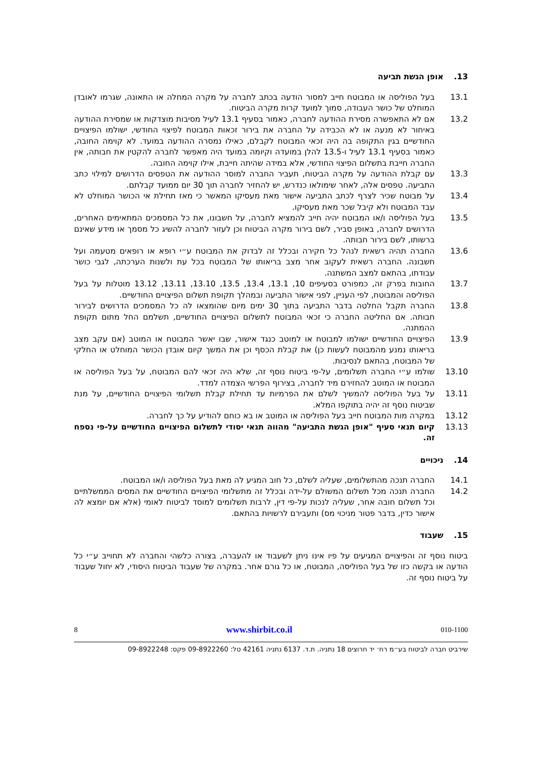13. אופן הגשת תביעה
13.1 בעל הפוליסה או המבוטח חייב למסור הודעה בכתב לחברה על מקרה המחלה או התאונה, שגרמו לאובדן המוחלט של כושר העבודה, סמוך למועד קרות מקרה הביטוח.
13.2 אם לא התאפשרה מסירת ההודעה לחברה, כאמור בסעיף 13.1 לעיל מסיבות מוצדקות או שמסירת ההודעה באיחור לא מנעה או לא הכבידה על החברה את בירור זכאות המבוטח לפיצוי החודשי, ישולמו הפיצויים החודשיים בגין התקופה בה היה זכאי המבוטח לקבלם, כאילו נמסרה ההודעה במועד. לא קוימה החובה, כאמור בסעיף 13.1 לעיל ו-13.5 להלן במועדה וקיומה במועד היה מאפשר לחברה להקטין את חבותה, אין החברה חייבת בתשלום הפיצוי החודשי, אלא במידה שהיתה חייבת, אילו קוימה החובה.
13.3 עם קבלת ההודעה על מקרה הביטוח, תעביר החברה למוסר ההודעה את הטפסים הדרושים למילוי כתב התביעה. טפסים אלה, לאחר שימולאו כנדרש, יש להחזיר לחברה תוך 30 יום ממועד קבלתם.
13.4 על מבוטח שכיר לצרף לכתב התביעה אישור מאת מעסיקו המאשר כי מאז תחילת אי הכושר המוחלט לא עבד המבוטח ולא קיבל שכר מאת מעסיקו.
13.5 בעל הפוליסה ו/או המבוטח יהיה חייב להמציא לחברה, על חשבונו, את כל המסמכים המתאימים האחרים, הדרושים לחברה, באופן סביר, לשם בירור מקרה הביטוח וכן לעזור לחברה להשיג כל מסמך או מידע שאינם ברשותו, לשם בירור חבותה.
13.6 החברה תהיה רשאית לנהל כל חקירה ובכלל זה לבדוק את המבוטח ע״י רופא או רופאים מטעמה ועל חשבונה. החברה רשאית לעקוב אחר מצב בריאותו של המבוטח בכל עת ולשנות הערכתה, לגבי כושר עבודתו, בהתאם למצב המשתנה.
13.7 החובות בפרק זה, כמפורט בסעיפים 10, 13.1, 13.4, 13.5, 13.10, 13.11, 13.12 מוטלות על בעל הפוליסה והמבוטח, לפי העניין, לפני אישור התביעה ובמהלך תקופת תשלום הפיצויים החודשיים.
13.8 החברה תקבל החלטה בדבר התביעה בתוך 30 ימים מיום שהומצאו לה כל המסמכים הדרושים לבירור חבותה. אם החליטה החברה כי זכאי המבוטח לתשלום הפיצויים החודשיים, תשלמם החל מתום תקופת ההמתנה.
13.9 הפיצויים החודשיים ישולמו למבוטח או למוטב כנגד אישור, שבו יאשר המבוטח או המוטב (אם עקב מצב בריאותו נמנע מהמבוטח לעשות כן) את קבלת הכסף וכן את המשך קיום אובדן הכושר המוחלט או החלקי של המבוטח, בהתאם לנסיבות.
13.10 שולמו ע״י החברה תשלומים, על-פי ביטוח נוסף זה, שלא היה זכאי להם המבוטח, על בעל הפוליסה או המבוטח או המוטב להחזירם מיד לחברה, בצירוף הפרשי הצמדה למדד.
13.11 על בעל הפוליסה להמשיך לשלם את הפרמיות עד תחילת קבלת תשלומי הפיצויים החודשיים, על מנת שביטוח נוסף זה יהיה בתוקפו המלא.
13.12 במקרה מות המבוטח חייב בעל הפוליסה או המוטב או בא כוחם להודיע על כך לחברה.
13.13 קיום תנאי סעיף "אופן הגשת התביעה" מהווה תנאי יסודי לתשלום הפיצויים החודשיים על-פי נספח זה.
14. ניכויים
14.1 החברה תנכה מהתשלומים, שעליה לשלם, כל חוב המגיע לה מאת בעל הפוליסה ו/או המבוטח.
14.2 החברה תנכה מכל תשלום המשולם על-ידה ובכלל זה מתשלומי הפיצויים החודשיים את המסים הממשלתיים וכל תשלום חובה אחר, שעליה לנכות על-פי דין, לרבות תשלומים למוסד לביטוח לאומי (אלא אם יומצא לה אישור כדין, בדבר פטור מניכוי מס) ותעבירם לרשויות בהתאם.
15. שעבוד
ביטוח נוסף זה והפיצויים המגיעים על פיו אינו ניתן לשעבוד או להעברה, בצורה כלשהי והחברה לא תחוייב ע״י כל הודעה או בקשה כזו של בעל הפוליסה, המבוטח, או כל גורם אחר. במקרה של שעבוד הביטוח היסודי, לא יחול שעבוד על ביטוח נוסף זה.
010-1100 www.shirbit.co.il 8
שירביט חברה לביטוח בע״מ רח׳ יד חרוצים 18 נתניה. ת.ד. 6137 נתניה 42161 טל: 09-8922260 פקס: 09-8922248